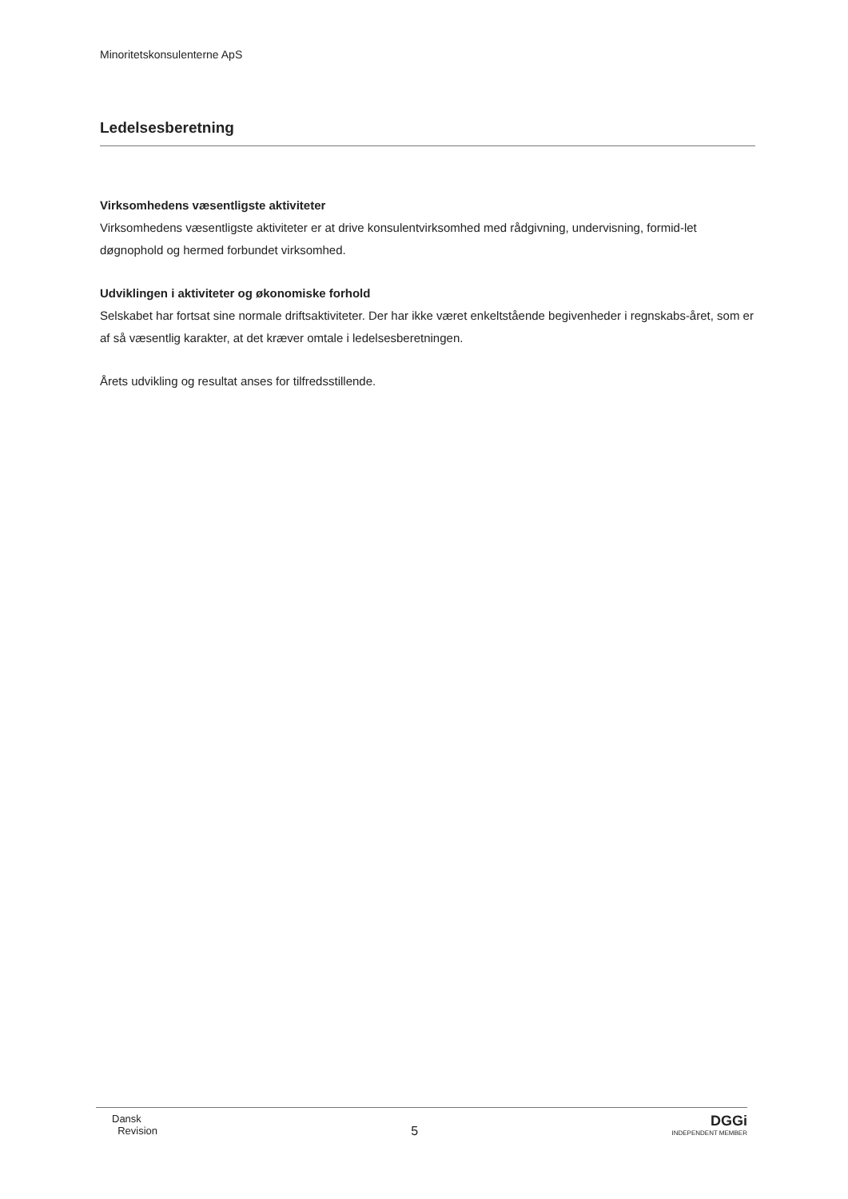Minoritetskonsulenterne ApS
Ledelsesberetning
Virksomhedens væsentligste aktiviteter
Virksomhedens væsentligste aktiviteter er at drive konsulentvirksomhed med rådgivning, undervisning, formid-let døgnophold og hermed forbundet virksomhed.
Udviklingen i aktiviteter og økonomiske forhold
Selskabet har fortsat sine normale driftsaktiviteter. Der har ikke været enkeltstående begivenheder i regnskabs-året, som er af så væsentlig karakter, at det kræver omtale i ledelsesberetningen.
Årets udvikling og resultat anses for tilfredsstillende.
Dansk
Revision
5
DGGi
INDEPENDENT MEMBER